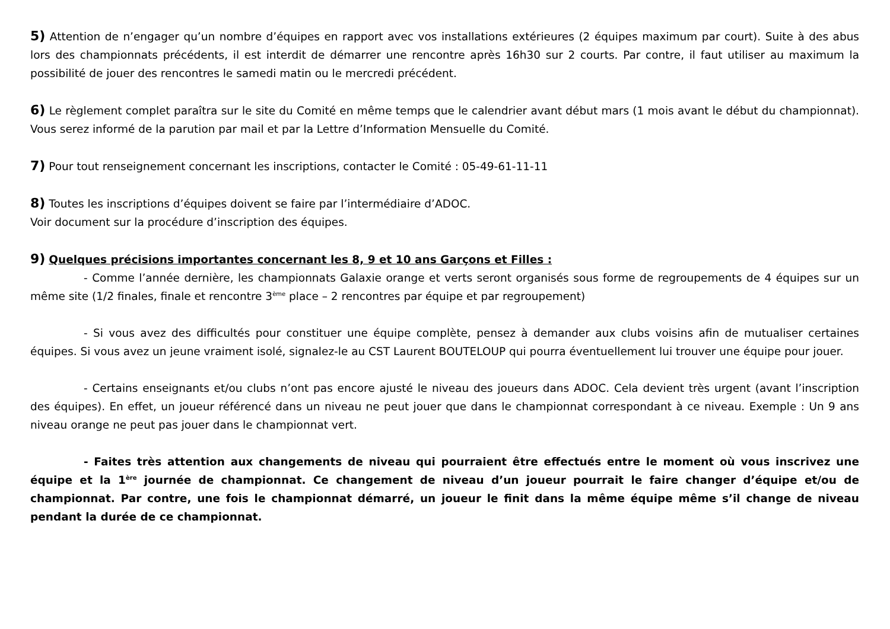5) Attention de n’engager qu’un nombre d’équipes en rapport avec vos installations extérieures (2 équipes maximum par court). Suite à des abus lors des championnats précédents, il est interdit de démarrer une rencontre après 16h30 sur 2 courts. Par contre, il faut utiliser au maximum la possibilité de jouer des rencontres le samedi matin ou le mercredi précédent.
6) Le règlement complet paraîtra sur le site du Comité en même temps que le calendrier avant début mars (1 mois avant le début du championnat). Vous serez informé de la parution par mail et par la Lettre d’Information Mensuelle du Comité.
7) Pour tout renseignement concernant les inscriptions, contacter le Comité : 05-49-61-11-11
8) Toutes les inscriptions d’équipes doivent se faire par l’intermédiaire d’ADOC.
Voir document sur la procédure d’inscription des équipes.
9) Quelques précisions importantes concernant les 8, 9 et 10 ans Garçons et Filles :
- Comme l’année dernière, les championnats Galaxie orange et verts seront organisés sous forme de regroupements de 4 équipes sur un même site (1/2 finales, finale et rencontre 3<sup>ème</sup> place – 2 rencontres par équipe et par regroupement)
- Si vous avez des difficultés pour constituer une équipe complète, pensez à demander aux clubs voisins afin de mutualiser certaines équipes. Si vous avez un jeune vraiment isolé, signalez-le au CST Laurent BOUTELOUP qui pourra éventuellement lui trouver une équipe pour jouer.
- Certains enseignants et/ou clubs n’ont pas encore ajusté le niveau des joueurs dans ADOC. Cela devient très urgent (avant l’inscription des équipes). En effet, un joueur référencé dans un niveau ne peut jouer que dans le championnat correspondant à ce niveau. Exemple : Un 9 ans niveau orange ne peut pas jouer dans le championnat vert.
- Faites très attention aux changements de niveau qui pourraient être effectués entre le moment où vous inscrivez une équipe et la 1<sup>ère</sup> journée de championnat. Ce changement de niveau d’un joueur pourrait le faire changer d’équipe et/ou de championnat. Par contre, une fois le championnat démarré, un joueur le finit dans la même équipe même s’il change de niveau pendant la durée de ce championnat.